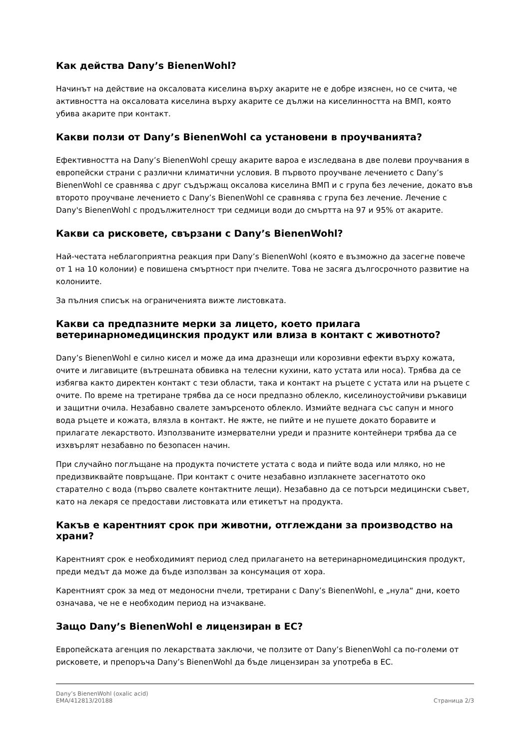Как действа Dany’s BienenWohl?
Начинът на действие на оксаловата киселина върху акарите не е добре изяснен, но се счита, че активността на оксаловата киселина върху акарите се дължи на киселинността на ВМП, която убива акарите при контакт.
Какви ползи от Dany’s BienenWohl са установени в проучванията?
Ефективността на Dany’s BienenWohl срещу акарите вароа е изследвана в две полеви проучвания в европейски страни с различни климатични условия. В първото проучване лечението с Dany’s BienenWohl се сравнява с друг съдържащ оксалова киселина ВМП и с група без лечение, докато във второто проучване лечението с Dany’s BienenWohl се сравнява с група без лечение. Лечение с Dany's BienenWohl с продължителност три седмици води до смъртта на 97 и 95% от акарите.
Какви са рисковете, свързани с Dany’s BienenWohl?
Най-честата неблагоприятна реакция при Dany’s BienenWohl (която е възможно да засегне повече от 1 на 10 колонии) е повишена смъртност при пчелите. Това не засяга дългосрочното развитие на колониите.
За пълния списък на ограниченията вижте листовката.
Какви са предпазните мерки за лицето, което прилага ветеринарномедицинския продукт или влиза в контакт с животното?
Dany’s BienenWohl е силно кисел и може да има дразнещи или корозивни ефекти върху кожата, очите и лигавиците (вътрешната обвивка на телесни кухини, като устата или носа). Трябва да се избягва както директен контакт с тези области, така и контакт на ръцете с устата или на ръцете с очите. По време на третиране трябва да се носи предпазно облекло, киселиноустойчиви ръкавици и защитни очила. Незабавно свалете замърсеното облекло. Измийте веднага със сапун и много вода ръцете и кожата, влязла в контакт. Не яжте, не пийте и не пушете докато боравите и прилагате лекарството. Използваните измервателни уреди и празните контейнери трябва да се изхвърлят незабавно по безопасен начин.
При случайно поглъщане на продукта почистете устата с вода и пийте вода или мляко, но не предизвиквайте повръщане. При контакт с очите незабавно изплакнете засегнатото око старателно с вода (първо свалете контактните лещи). Незабавно да се потърси медицински съвет, като на лекаря се предостави листовката или етикетът на продукта.
Какъв е карентният срок при животни, отглеждани за производство на храни?
Карентният срок е необходимият период след прилагането на ветеринарномедицинския продукт, преди медът да може да бъде използван за консумация от хора.
Карентният срок за мед от медоносни пчели, третирани с Dany’s BienenWohl, е „нула“ дни, което означава, че не е необходим период на изчакване.
Защо Dany’s BienenWohl е лицензиран в ЕС?
Европейската агенция по лекарствата заключи, че ползите от Dany’s BienenWohl са по-големи от рисковете, и препоръча Dany’s BienenWohl да бъде лицензиран за употреба в ЕС.
Dany’s BienenWohl (oxalic acid)
EMA/412813/20188
Страница 2/3